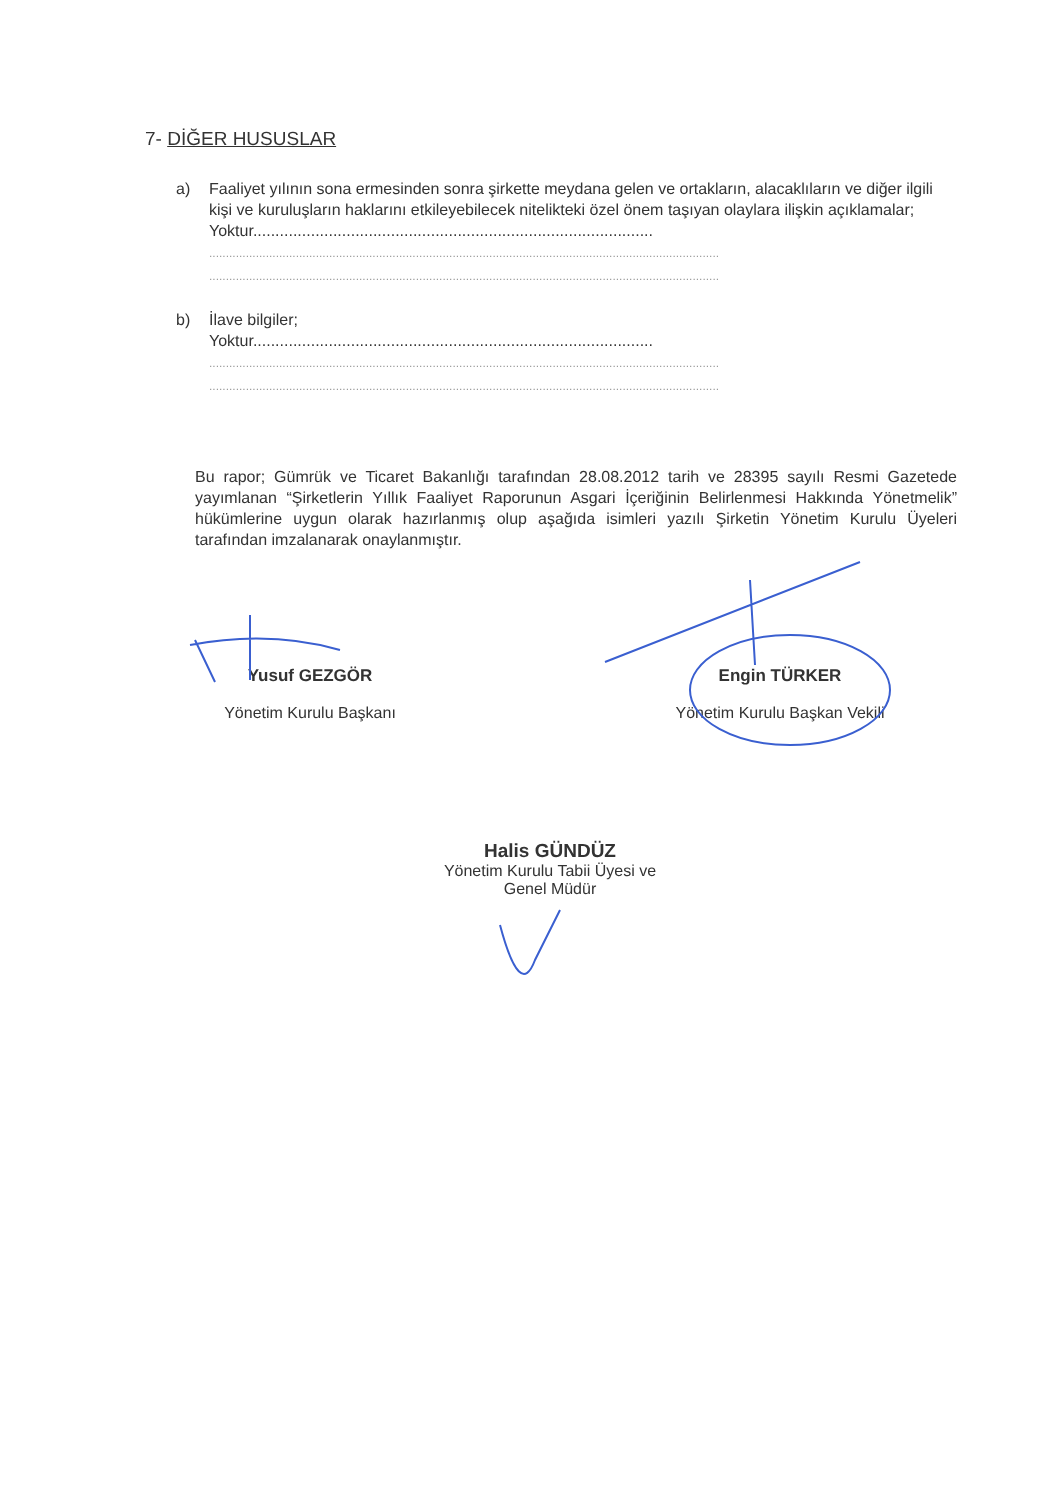7- DİĞER HUSUSLAR
a) Faaliyet yılının sona ermesinden sonra şirkette meydana gelen ve ortakların, alacaklıların ve diğer ilgili kişi ve kuruluşların haklarını etkileyebilecek nitelikteki özel önem taşıyan olaylara ilişkin açıklamalar;
Yoktur..........................................................................................
.........................................................................................................................................................
.........................................................................................................................................................
b) İlave bilgiler;
Yoktur..........................................................................................
.........................................................................................................................................................
.........................................................................................................................................................
Bu rapor; Gümrük ve Ticaret Bakanlığı tarafından 28.08.2012 tarih ve 28395 sayılı Resmi Gazetede yayımlanan “Şirketlerin Yıllık Faaliyet Raporunun Asgari İçeriğinin Belirlenmesi Hakkında Yönetmelik” hükümlerine uygun olarak hazırlanmış olup aşağıda isimleri yazılı Şirketin Yönetim Kurulu Üyeleri tarafından imzalanarak onaylanmıştır.
Yusuf GEZGÖR
Yönetim Kurulu Başkanı
Engin TÜRKER
Yönetim Kurulu Başkan Vekili
Halis GÜNDÜZ
Yönetim Kurulu Tabii Üyesi ve
Genel Müdür